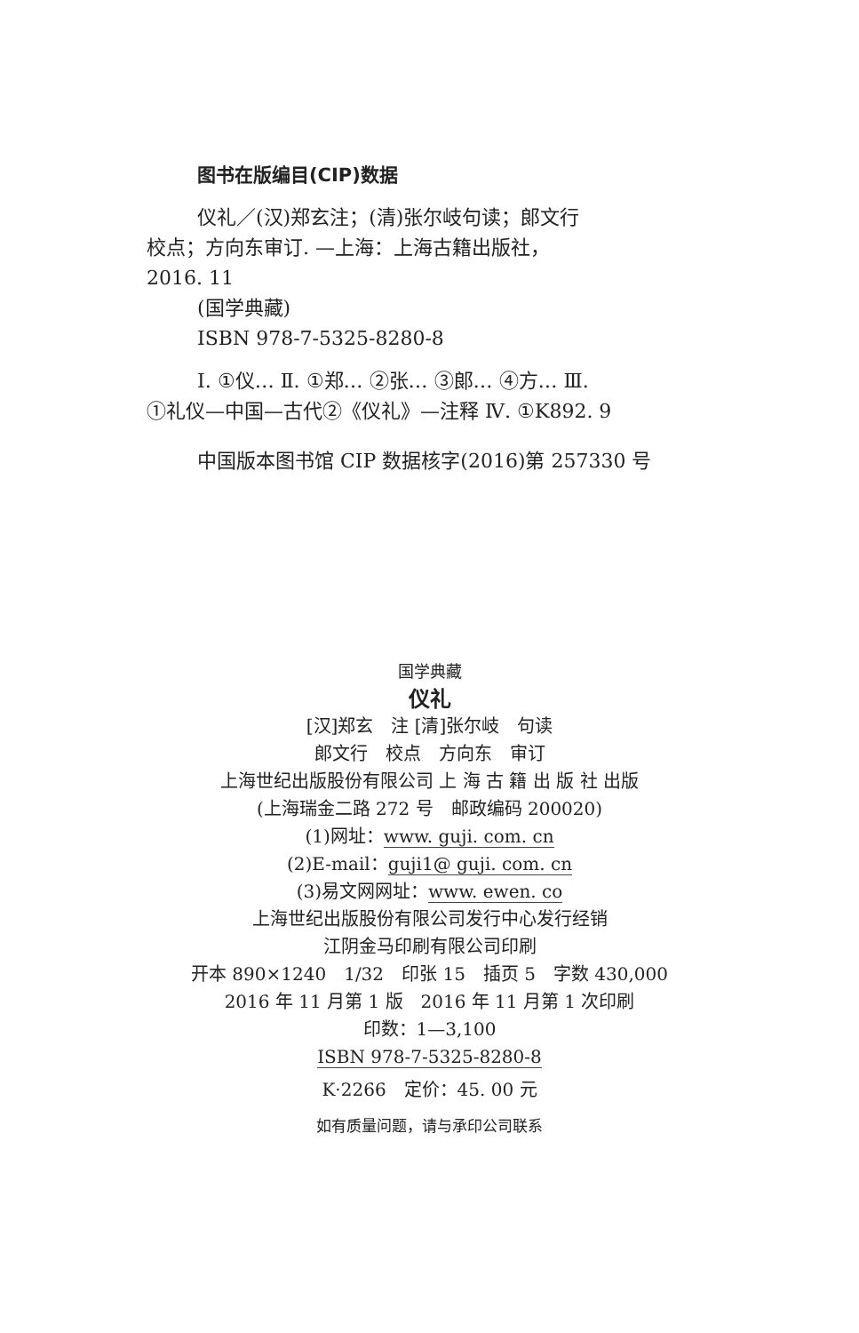图书在版编目(CIP)数据
仪礼／(汉)郑玄注；(清)张尔岐句读；郎文行
校点；方向东审订. —上海：上海古籍出版社，
2016. 11
(国学典藏)
ISBN 978-7-5325-8280-8
Ⅰ. ①仪… Ⅱ. ①郑… ②张… ③郎… ④方… Ⅲ.
①礼仪—中国—古代②《仪礼》—注释 Ⅳ. ①K892. 9
中国版本图书馆 CIP 数据核字(2016)第 257330 号
国学典藏
仪礼
[汉]郑玄　注 [清]张尔岐　句读
郎文行　校点　方向东　审订
上海世纪出版股份有限公司 上 海 古 籍 出 版 社 出版
(上海瑞金二路 272 号　邮政编码 200020)
(1)网址：www. guji. com. cn
(2)E-mail：guji1@ guji. com. cn
(3)易文网网址：www. ewen. co
上海世纪出版股份有限公司发行中心发行经销
江阴金马印刷有限公司印刷
开本 890×1240　1/32　印张 15　插页 5　字数 430,000
2016 年 11 月第 1 版　2016 年 11 月第 1 次印刷
印数：1—3,100
ISBN 978-7-5325-8280-8
K·2266　定价：45. 00 元
如有质量问题，请与承印公司联系